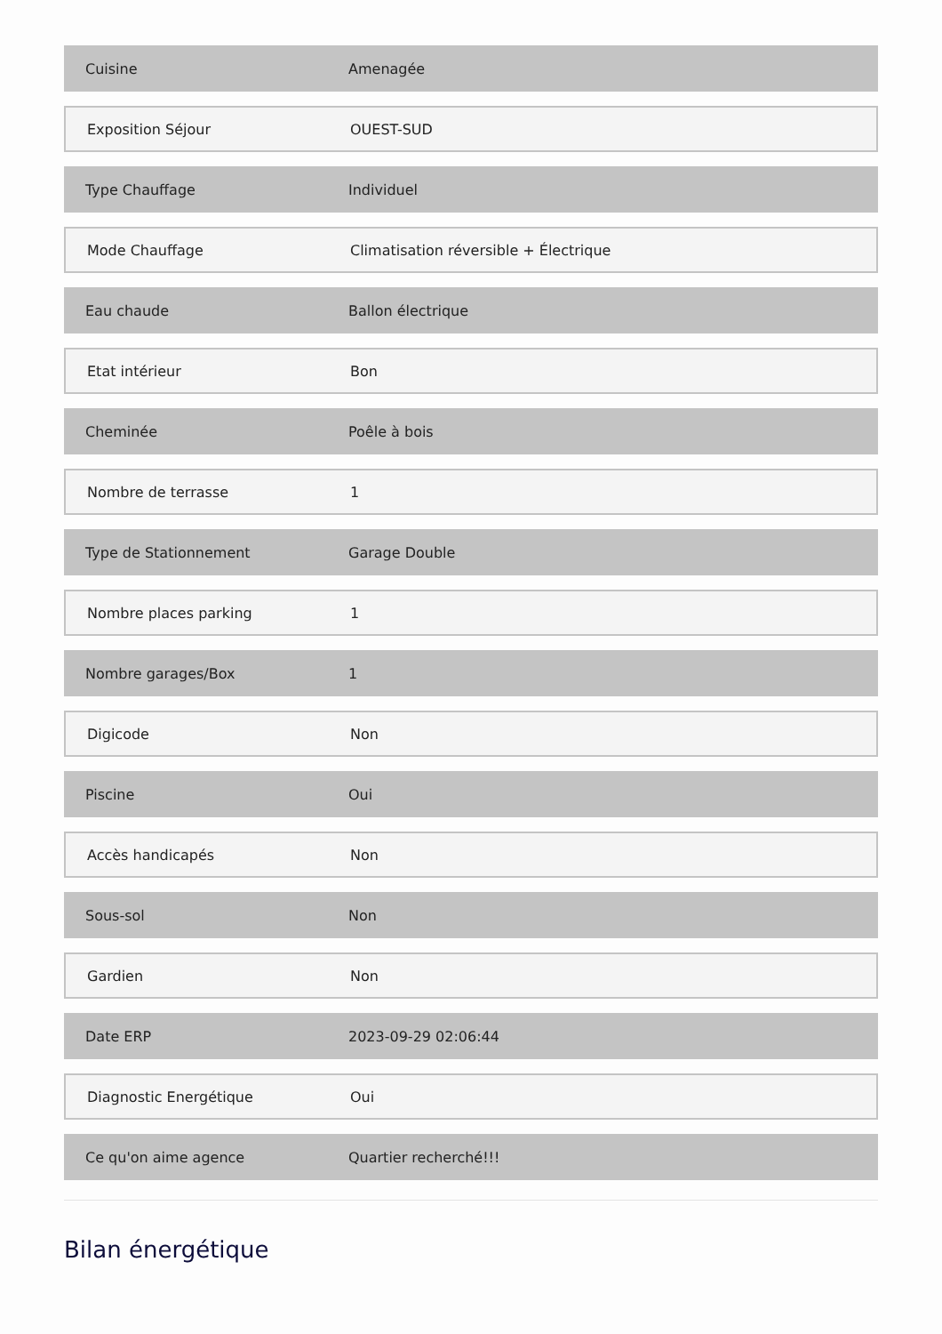Cuisine Amenagée
Exposition Séjour OUEST-SUD
Type Chauffage Individuel
Mode Chauffage
Climatisation réversible + Électrique
Eau chaude Ballon électrique
Etat intérieur Bon
Cheminée Poêle à bois
Nombre de terrasse 1
Type de Stationnement Garage Double
Nombre places parking 1
Nombre garages/Box 1
Digicode Non
Piscine Oui
Accès handicapés Non
Sous-sol Non
Gardien Non
Date ERP 2023-09-29 02:06:44
Diagnostic Energétique Oui
Ce qu'on aime agence Quartier recherché!!!
Bilan énergétique